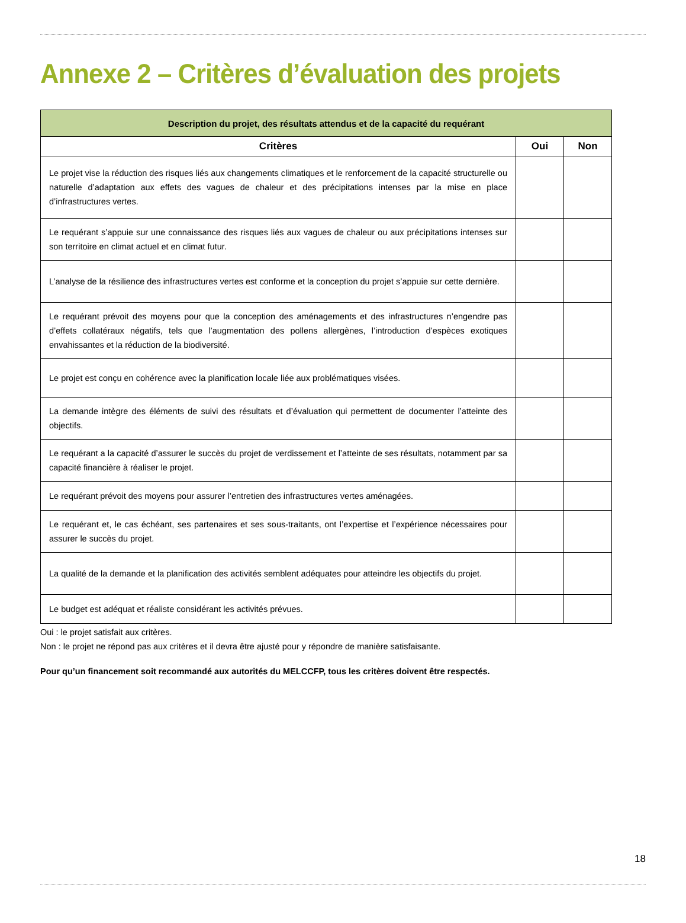Annexe 2 – Critères d’évaluation des projets
| Description du projet, des résultats attendus et de la capacité du requérant | | |
| --- | --- | --- |
| Critères | Oui | Non |
| Le projet vise la réduction des risques liés aux changements climatiques et le renforcement de la capacité structurelle ou naturelle d’adaptation aux effets des vagues de chaleur et des précipitations intenses par la mise en place d’infrastructures vertes. | | |
| Le requérant s’appuie sur une connaissance des risques liés aux vagues de chaleur ou aux précipitations intenses sur son territoire en climat actuel et en climat futur. | | |
| L’analyse de la résilience des infrastructures vertes est conforme et la conception du projet s’appuie sur cette dernière. | | |
| Le requérant prévoit des moyens pour que la conception des aménagements et des infrastructures n’engendre pas d’effets collatéraux négatifs, tels que l’augmentation des pollens allergènes, l’introduction d’espèces exotiques envahissantes et la réduction de la biodiversité. | | |
| Le projet est conçu en cohérence avec la planification locale liée aux problématiques visées. | | |
| La demande intègre des éléments de suivi des résultats et d’évaluation qui permettent de documenter l’atteinte des objectifs. | | |
| Le requérant a la capacité d’assurer le succès du projet de verdissement et l’atteinte de ses résultats, notamment par sa capacité financière à réaliser le projet. | | |
| Le requérant prévoit des moyens pour assurer l’entretien des infrastructures vertes aménagées. | | |
| Le requérant et, le cas échéant, ses partenaires et ses sous-traitants, ont l’expertise et l’expérience nécessaires pour assurer le succès du projet. | | |
| La qualité de la demande et la planification des activités semblent adéquates pour atteindre les objectifs du projet. | | |
| Le budget est adéquat et réaliste considérant les activités prévues. | | |
Oui : le projet satisfait aux critères.
Non : le projet ne répond pas aux critères et il devra être ajusté pour y répondre de manière satisfaisante.
Pour qu’un financement soit recommandé aux autorités du MELCCFP, tous les critères doivent être respectés.
18